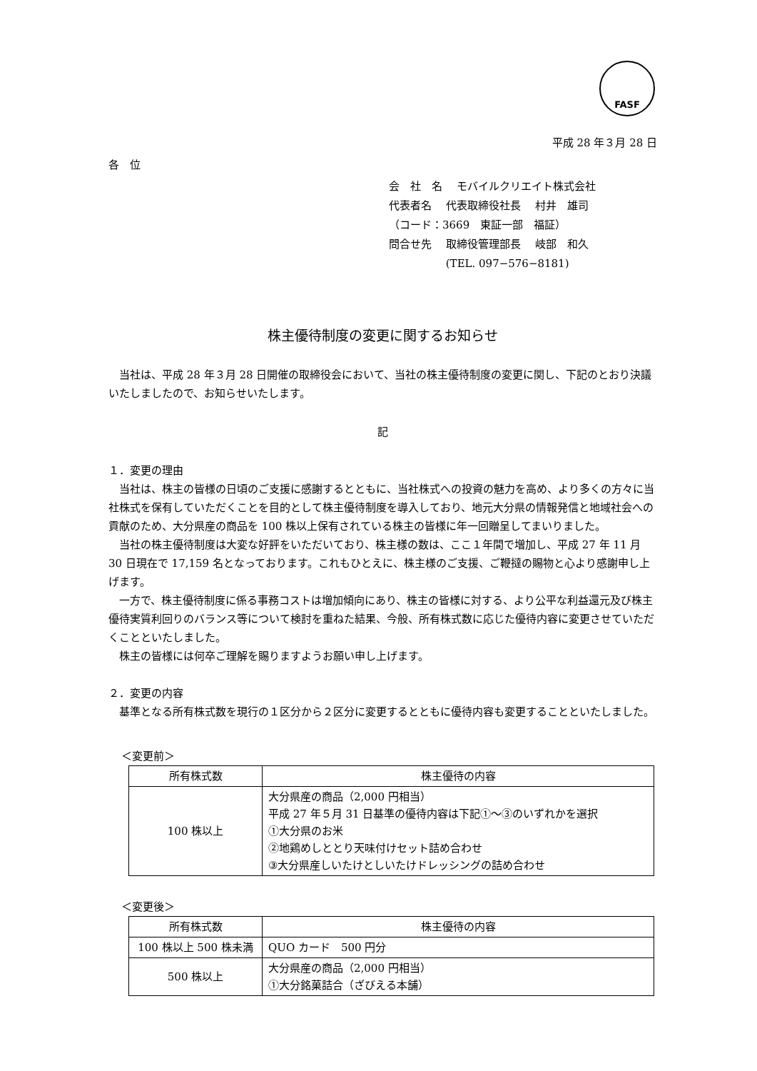FASF
平成 28 年３月 28 日
各　位
会　社　名　 モバイルクリエイト株式会社
代表者名　 代表取締役社長　 村井　雄司
（コード：3669　東証一部　福証）
問合せ先　 取締役管理部長　 岐部　和久
　　　　　 (TEL. 097−576−8181)
株主優待制度の変更に関するお知らせ
　当社は、平成 28 年３月 28 日開催の取締役会において、当社の株主優待制度の変更に関し、下記のとおり決議いたしましたので、お知らせいたします。
記
１．変更の理由
　当社は、株主の皆様の日頃のご支援に感謝するとともに、当社株式への投資の魅力を高め、より多くの方々に当社株式を保有していただくことを目的として株主優待制度を導入しており、地元大分県の情報発信と地域社会への貢献のため、大分県産の商品を 100 株以上保有されている株主の皆様に年一回贈呈してまいりました。
　当社の株主優待制度は大変な好評をいただいており、株主様の数は、ここ１年間で増加し、平成 27 年 11 月 30 日現在で 17,159 名となっております。これもひとえに、株主様のご支援、ご鞭撻の賜物と心より感謝申し上げます。
　一方で、株主優待制度に係る事務コストは増加傾向にあり、株主の皆様に対する、より公平な利益還元及び株主優待実質利回りのバランス等について検討を重ねた結果、今般、所有株式数に応じた優待内容に変更させていただくことといたしました。
　株主の皆様には何卒ご理解を賜りますようお願い申し上げます。
２．変更の内容
　基準となる所有株式数を現行の１区分から２区分に変更するとともに優待内容も変更することといたしました。
＜変更前＞
| 所有株式数 | 株主優待の内容 |
| --- | --- |
| 100 株以上 | 大分県産の商品（2,000 円相当） 平成 27 年５月 31 日基準の優待内容は下記①～③のいずれかを選択 ①大分県のお米 ②地鶏めしととり天味付けセット詰め合わせ ③大分県産しいたけとしいたけドレッシングの詰め合わせ |
＜変更後＞
| 所有株式数 | 株主優待の内容 |
| --- | --- |
| 100 株以上 500 株未満 | QUO カード 500 円分 |
| 500 株以上 | 大分県産の商品（2,000 円相当） ①大分銘菓詰合（ざびえる本舗） |